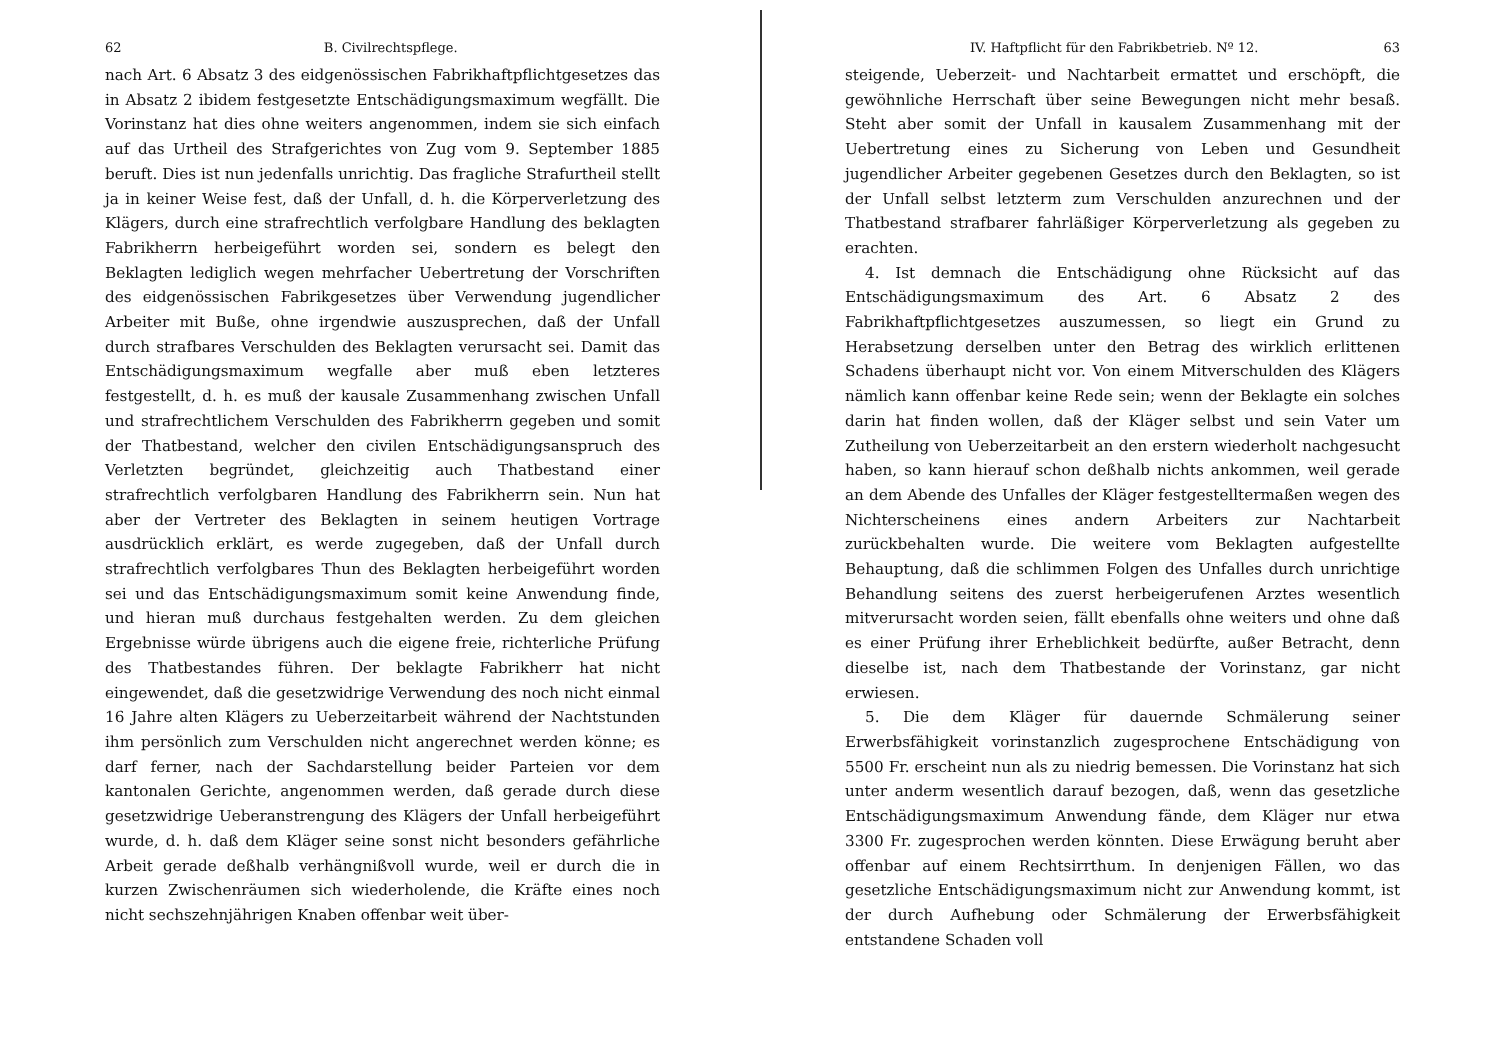62 B. Civilrechtspflege.
nach Art. 6 Absatz 3 des eidgenössischen Fabrikhaftpflichtgesetzes das in Absatz 2 ibidem festgesetzte Entschädigungsmaximum wegfällt. Die Vorinstanz hat dies ohne weiters angenommen, indem sie sich einfach auf das Urtheil des Strafgerichtes von Zug vom 9. September 1885 beruft. Dies ist nun jedenfalls unrichtig. Das fragliche Strafurtheil stellt ja in keiner Weise fest, daß der Unfall, d. h. die Körperverletzung des Klägers, durch eine strafrechtlich verfolgbare Handlung des beklagten Fabrikherrn herbeigeführt worden sei, sondern es belegt den Beklagten lediglich wegen mehrfacher Uebertretung der Vorschriften des eidgenössischen Fabrikgesetzes über Verwendung jugendlicher Arbeiter mit Buße, ohne irgendwie auszusprechen, daß der Unfall durch strafbares Verschulden des Beklagten verursacht sei. Damit das Entschädigungsmaximum wegfalle aber muß eben letzteres festgestellt, d. h. es muß der kausale Zusammenhang zwischen Unfall und strafrechtlichem Verschulden des Fabrikherrn gegeben und somit der Thatbestand, welcher den civilen Entschädigungsanspruch des Verletzten begründet, gleichzeitig auch Thatbestand einer strafrechtlich verfolgbaren Handlung des Fabrikherrn sein. Nun hat aber der Vertreter des Beklagten in seinem heutigen Vortrage ausdrücklich erklärt, es werde zugegeben, daß der Unfall durch strafrechtlich verfolgbares Thun des Beklagten herbeigeführt worden sei und das Entschädigungsmaximum somit keine Anwendung finde, und hieran muß durchaus festgehalten werden. Zu dem gleichen Ergebnisse würde übrigens auch die eigene freie, richterliche Prüfung des Thatbestandes führen. Der beklagte Fabrikherr hat nicht eingewendet, daß die gesetzwidrige Verwendung des noch nicht einmal 16 Jahre alten Klägers zu Ueberzeitarbeit während der Nachtstunden ihm persönlich zum Verschulden nicht angerechnet werden könne; es darf ferner, nach der Sachdarstellung beider Parteien vor dem kantonalen Gerichte, angenommen werden, daß gerade durch diese gesetzwidrige Ueberanstrengung des Klägers der Unfall herbeigeführt wurde, d. h. daß dem Kläger seine sonst nicht besonders gefährliche Arbeit gerade deßhalb verhängnißvoll wurde, weil er durch die in kurzen Zwischenräumen sich wiederholende, die Kräfte eines noch nicht sechszehnjährigen Knaben offenbar weit über-
IV. Haftpflicht für den Fabrikbetrieb. Nº 12. 63
steigende, Ueberzeit- und Nachtarbeit ermattet und erschöpft, die gewöhnliche Herrschaft über seine Bewegungen nicht mehr besaß. Steht aber somit der Unfall in kausalem Zusammenhang mit der Uebertretung eines zu Sicherung von Leben und Gesundheit jugendlicher Arbeiter gegebenen Gesetzes durch den Beklagten, so ist der Unfall selbst letzterm zum Verschulden anzurechnen und der Thatbestand strafbarer fahrläßiger Körperverletzung als gegeben zu erachten.
4. Ist demnach die Entschädigung ohne Rücksicht auf das Entschädigungsmaximum des Art. 6 Absatz 2 des Fabrikhaftpflichtgesetzes auszumessen, so liegt ein Grund zu Herabsetzung derselben unter den Betrag des wirklich erlittenen Schadens überhaupt nicht vor. Von einem Mitverschulden des Klägers nämlich kann offenbar keine Rede sein; wenn der Beklagte ein solches darin hat finden wollen, daß der Kläger selbst und sein Vater um Zutheilung von Ueberzeitarbeit an den erstern wiederholt nachgesucht haben, so kann hierauf schon deßhalb nichts ankommen, weil gerade an dem Abende des Unfalles der Kläger festgestelltermaßen wegen des Nichterscheinens eines andern Arbeiters zur Nachtarbeit zurückbehalten wurde. Die weitere vom Beklagten aufgestellte Behauptung, daß die schlimmen Folgen des Unfalles durch unrichtige Behandlung seitens des zuerst herbeigerufenen Arztes wesentlich mitverursacht worden seien, fällt ebenfalls ohne weiters und ohne daß es einer Prüfung ihrer Erheblichkeit bedürfte, außer Betracht, denn dieselbe ist, nach dem Thatbestande der Vorinstanz, gar nicht erwiesen.
5. Die dem Kläger für dauernde Schmälerung seiner Erwerbsfähigkeit vorinstanzlich zugesprochene Entschädigung von 5500 Fr. erscheint nun als zu niedrig bemessen. Die Vorinstanz hat sich unter anderm wesentlich darauf bezogen, daß, wenn das gesetzliche Entschädigungsmaximum Anwendung fände, dem Kläger nur etwa 3300 Fr. zugesprochen werden könnten. Diese Erwägung beruht aber offenbar auf einem Rechtsirrthum. In denjenigen Fällen, wo das gesetzliche Entschädigungsmaximum nicht zur Anwendung kommt, ist der durch Aufhebung oder Schmälerung der Erwerbsfähigkeit entstandene Schaden voll